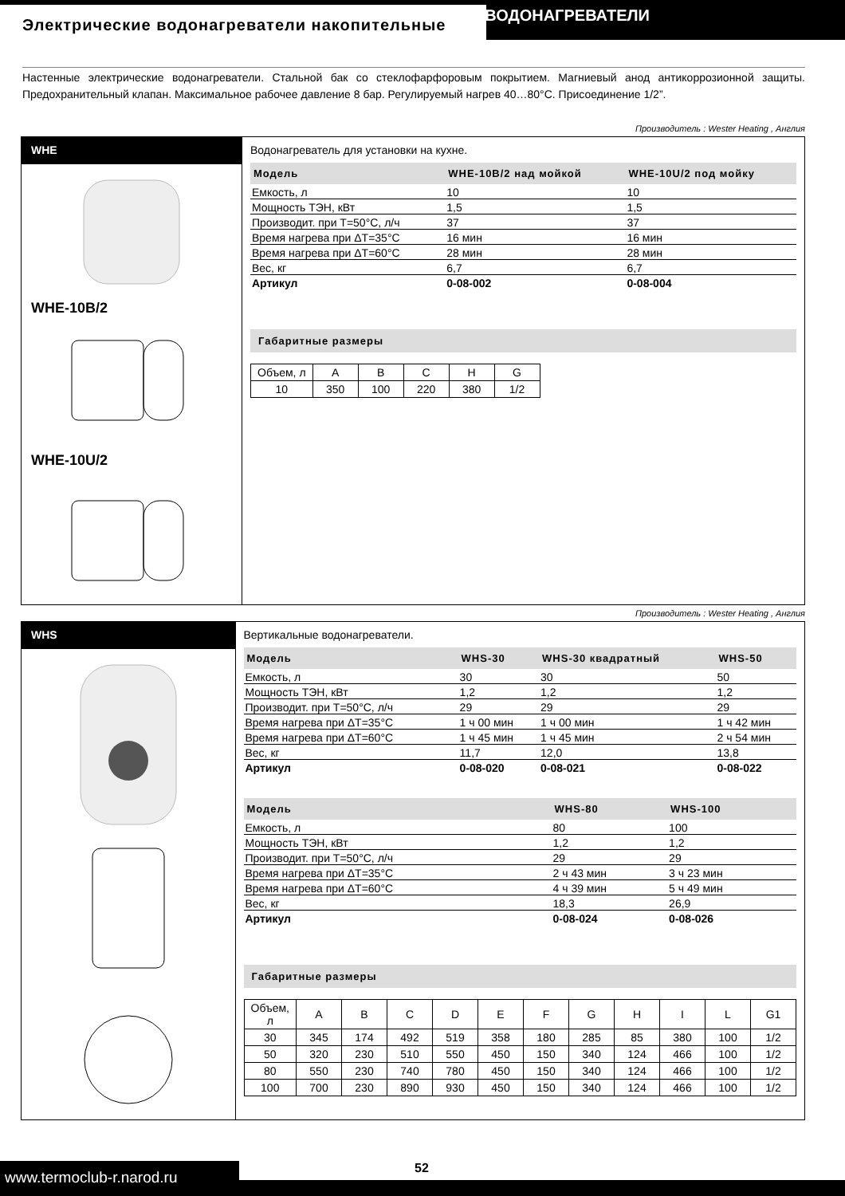Электрические водонагреватели накопительные
ВОДОНАГРЕВАТЕЛИ
Настенные электрические водонагреватели. Стальной бак со стеклофарфоровым покрытием. Магниевый анод антикоррозионной защиты. Предохранительный клапан. Максимальное рабочее давление 8 бар. Регулируемый нагрев 40…80°С. Присоединение 1/2”.
Производитель : Wester Heating , Англия
WHE
WHE-10B/2
WHE-10U/2
Водонагреватель для установки на кухне.
| Модель | WHE-10B/2 над мойкой | WHE-10U/2 под мойку |
| --- | --- | --- |
| Емкость, л | 10 | 10 |
| Мощность ТЭН, кВт | 1,5 | 1,5 |
| Производит. при Т=50°С, л/ч | 37 | 37 |
| Время нагрева при ΔТ=35°С | 16 мин | 16 мин |
| Время нагрева при ΔТ=60°С | 28 мин | 28 мин |
| Вес, кг | 6,7 | 6,7 |
| Артикул | 0-08-002 | 0-08-004 |
Габаритные размеры
| Объем, л | A | B | C | H | G |
| 10 | 350 | 100 | 220 | 380 | 1/2 |
Производитель : Wester Heating , Англия
WHS
Вертикальные водонагреватели.
| Модель | WHS-30 | WHS-30 квадратный | WHS-50 |
| --- | --- | --- | --- |
| Емкость, л | 30 | 30 | 50 |
| Мощность ТЭН, кВт | 1,2 | 1,2 | 1,2 |
| Производит. при Т=50°С, л/ч | 29 | 29 | 29 |
| Время нагрева при ΔТ=35°С | 1 ч 00 мин | 1 ч 00 мин | 1 ч 42 мин |
| Время нагрева при ΔТ=60°С | 1 ч 45 мин | 1 ч 45 мин | 2 ч 54 мин |
| Вес, кг | 11,7 | 12,0 | 13,8 |
| Артикул | 0-08-020 | 0-08-021 | 0-08-022 |
| Модель | WHS-80 | WHS-100 | |
| --- | --- | --- | --- |
| Емкость, л | 80 | 100 | |
| Мощность ТЭН, кВт | 1,2 | 1,2 | |
| Производит. при Т=50°С, л/ч | 29 | 29 | |
| Время нагрева при ΔТ=35°С | 2 ч 43 мин | 3 ч 23 мин | |
| Время нагрева при ΔТ=60°С | 4 ч 39 мин | 5 ч 49 мин | |
| Вес, кг | 18,3 | 26,9 | |
| Артикул | 0-08-024 | 0-08-026 | |
Габаритные размеры
| Объем, л | A | B | C | D | E | F | G | H | I | L | G1 |
| 30 | 345 | 174 | 492 | 519 | 358 | 180 | 285 | 85 | 380 | 100 | 1/2 |
| 50 | 320 | 230 | 510 | 550 | 450 | 150 | 340 | 124 | 466 | 100 | 1/2 |
| 80 | 550 | 230 | 740 | 780 | 450 | 150 | 340 | 124 | 466 | 100 | 1/2 |
| 100 | 700 | 230 | 890 | 930 | 450 | 150 | 340 | 124 | 466 | 100 | 1/2 |
www.termoclub-r.narod.ru
52